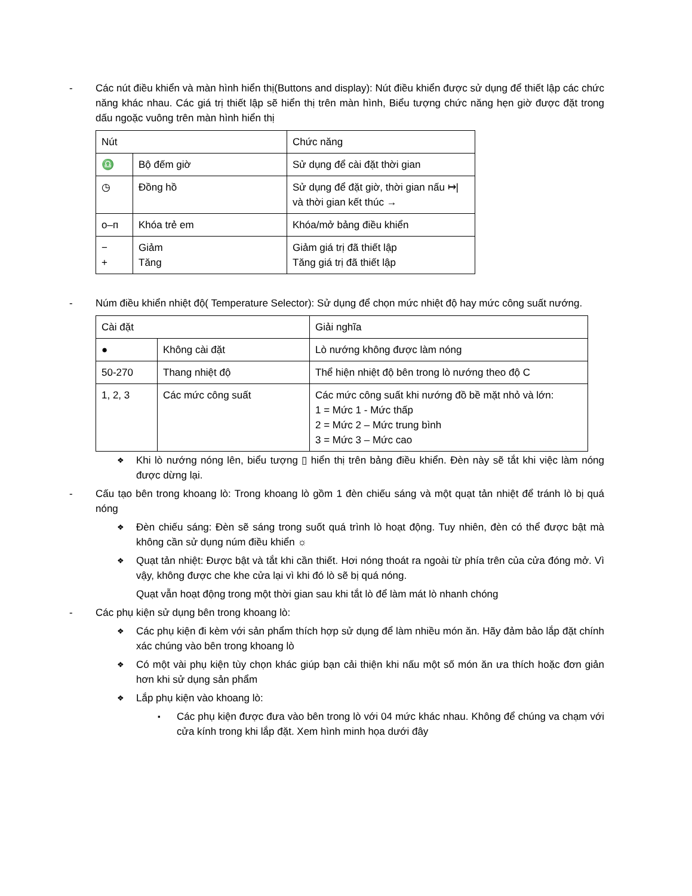- Các nút điều khiển và màn hình hiển thị(Buttons and display): Nút điều khiển được sử dụng để thiết lập các chức năng khác nhau. Các giá trị thiết lập sẽ hiển thị trên màn hình, Biểu tượng chức năng hẹn giờ được đặt trong dấu ngoặc vuông trên màn hình hiển thị
| Nút | | Chức năng |
| ♎ | Bộ đếm giờ | Sử dụng để cài đặt thời gian |
| ◷ | Đồng hồ | Sử dụng để đặt giờ, thời gian nấu ↦/ và thời gian kết thúc → |
| o–ᴨ | Khóa trẻ em | Khóa/mở bảng điều khiển |
| − + | Giảm Tăng | Giảm giá trị đã thiết lập Tăng giá trị đã thiết lập |
- Núm điều khiển nhiệt độ( Temperature Selector): Sử dụng để chọn mức nhiệt độ hay mức công suất nướng.
| Cài đặt | | Giải nghĩa |
| ● | Không cài đặt | Lò nướng không được làm nóng |
| 50-270 | Thang nhiệt độ | Thể hiện nhiệt độ bên trong lò nướng theo độ C |
| 1, 2, 3 | Các mức công suất | Các mức công suất khi nướng đồ bề mặt nhỏ và lớn: 1 = Mức 1 - Mức thấp 2 = Mức 2 – Mức trung bình 3 = Mức 3 – Mức cao |
❖
Khi lò nướng nóng lên, biểu tượng ▯ hiển thị trên bảng điều khiển. Đèn này sẽ tắt khi việc làm nóng được dừng lại.
- Cấu tạo bên trong khoang lò: Trong khoang lò gồm 1 đèn chiếu sáng và một quạt tản nhiệt để tránh lò bị quá nóng
❖
Đèn chiếu sáng: Đèn sẽ sáng trong suốt quá trình lò hoạt động. Tuy nhiên, đèn có thể được bật mà không cần sử dụng núm điều khiển ☼
❖
Quạt tản nhiệt: Được bật và tắt khi cần thiết. Hơi nóng thoát ra ngoài từ phía trên của cửa đóng mở. Vì vậy, không được che khe cửa lại vì khi đó lò sẽ bị quá nóng.
Quạt vẫn hoạt động trong một thời gian sau khi tắt lò để làm mát lò nhanh chóng
- Các phụ kiện sử dụng bên trong khoang lò:
❖
Các phụ kiện đi kèm với sản phẩm thích hợp sử dụng để làm nhiều món ăn. Hãy đảm bảo lắp đặt chính xác chúng vào bên trong khoang lò
❖
Có một vài phụ kiện tùy chọn khác giúp bạn cải thiện khi nấu một số món ăn ưa thích hoặc đơn giản hơn khi sử dụng sản phẩm
❖
Lắp phụ kiện vào khoang lò:
▪
Các phụ kiện được đưa vào bên trong lò với 04 mức khác nhau. Không để chúng va chạm với cửa kính trong khi lắp đặt. Xem hình minh họa dưới đây